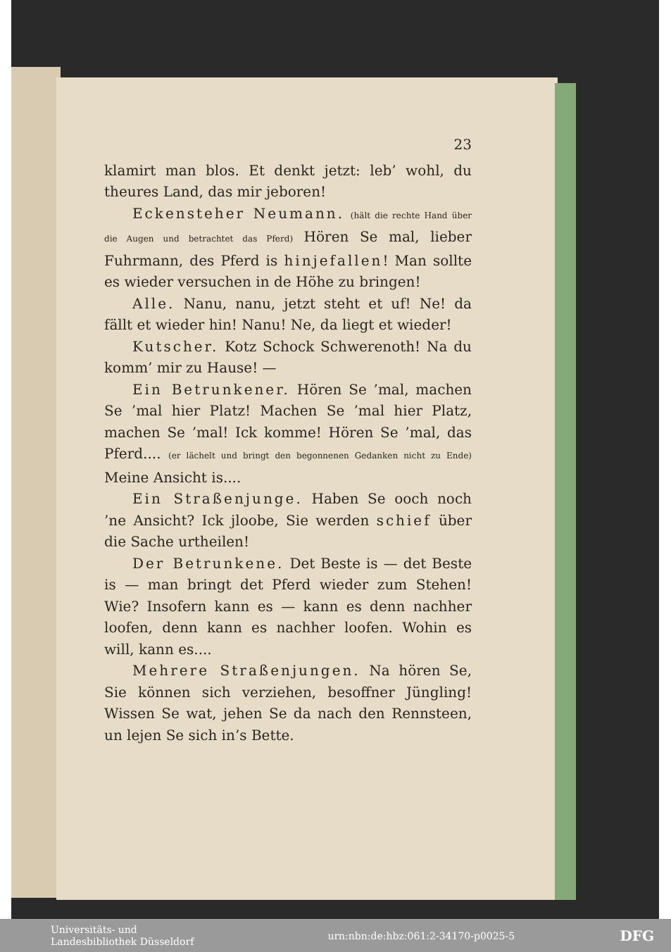23
klamirt man blos. Et denkt jetzt: leb’ wohl, du theures Land, das mir jeboren!
Eckensteher Neumann. (hält die rechte Hand über die Augen und betrachtet das Pferd) Hören Se mal, lieber Fuhrmann, des Pferd is hinjefallen! Man sollte es wieder versuchen in de Höhe zu bringen!
Alle. Nanu, nanu, jetzt steht et uf! Ne! da fällt et wieder hin! Nanu! Ne, da liegt et wieder!
Kutscher. Kotz Schock Schwerenoth! Na du komm’ mir zu Hause! —
Ein Betrunkener. Hören Se ’mal, machen Se ’mal hier Platz! Machen Se ’mal hier Platz, machen Se ’mal! Ick komme! Hören Se ’mal, das Pferd.... (er lächelt und bringt den begonnenen Gedanken nicht zu Ende) Meine Ansicht is....
Ein Straßenjunge. Haben Se ooch noch ’ne Ansicht? Ick jloobe, Sie werden schief über die Sache urtheilen!
Der Betrunkene. Det Beste is — det Beste is — man bringt det Pferd wieder zum Stehen! Wie? Insofern kann es — kann es denn nachher loofen, denn kann es nachher loofen. Wohin es will, kann es....
Mehrere Straßenjungen. Na hören Se, Sie können sich verziehen, besoffner Jüngling! Wissen Se wat, jehen Se da nach den Rennsteen, un lejen Se sich in’s Bette.
Universitäts- und
Landesbibliothek Düsseldorf urn:nbn:de:hbz:061:2-34170-p0025-5 DFG